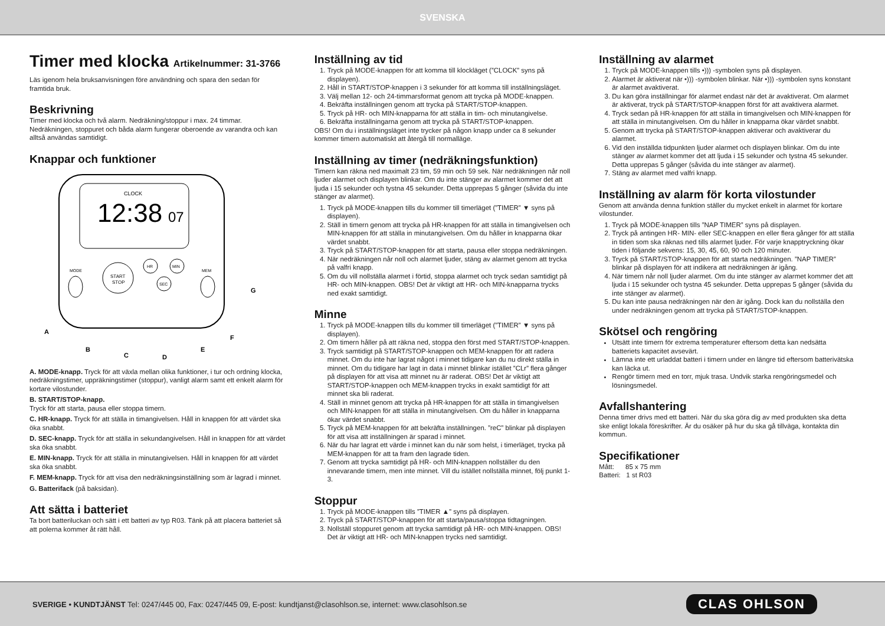SVENSKA
Timer med klocka Artikelnummer: 31-3766
Läs igenom hela bruksanvisningen före användning och spara den sedan för framtida bruk.
Beskrivning
Timer med klocka och två alarm. Nedräkning/stoppur i max. 24 timmar. Nedräkningen, stoppuret och båda alarm fungerar oberoende av varandra och kan alltså användas samtidigt.
Knappar och funktioner
CLOCK
12:38
07
START
STOP
HR
MIN
SEC
MODE
MEM
A
B
C
D
E
F
G
A. MODE-knapp. Tryck för att växla mellan olika funktioner, i tur och ordning klocka, nedräkningstimer, uppräkningstimer (stoppur), vanligt alarm samt ett enkelt alarm för kortare vilostunder.
B. START/STOP-knapp.
Tryck för att starta, pausa eller stoppa timern.
C. HR-knapp. Tryck för att ställa in timangivelsen. Håll in knappen för att värdet ska öka snabbt.
D. SEC-knapp. Tryck för att ställa in sekundangivelsen. Håll in knappen för att värdet ska öka snabbt.
E. MIN-knapp. Tryck för att ställa in minutangivelsen. Håll in knappen för att värdet ska öka snabbt.
F. MEM-knapp. Tryck för att visa den nedräkningsinställning som är lagrad i minnet.
G. Batterifack (på baksidan).
Att sätta i batteriet
Ta bort batteriluckan och sätt i ett batteri av typ R03. Tänk på att placera batteriet så att polerna kommer åt rätt håll.
Inställning av tid
1. Tryck på MODE-knappen för att komma till klockläget (”CLOCK” syns på displayen).
2. Håll in START/STOP-knappen i 3 sekunder för att komma till inställningsläget.
3. Välj mellan 12- och 24-timmarsformat genom att trycka på MODE-knappen.
4. Bekräfta inställningen genom att trycka på START/STOP-knappen.
5. Tryck på HR- och MIN-knapparna för att ställa in tim- och minutangivelse.
6. Bekräfta inställningarna genom att trycka på START/STOP-knappen.
OBS! Om du i inställningsläget inte trycker på någon knapp under ca 8 sekunder kommer timern automatiskt att återgå till normalläge.
Inställning av timer (nedräkningsfunktion)
Timern kan räkna ned maximalt 23 tim, 59 min och 59 sek. När nedräkningen når noll ljuder alarmet och displayen blinkar. Om du inte stänger av alarmet kommer det att ljuda i 15 sekunder och tystna 45 sekunder. Detta upprepas 5 gånger (såvida du inte stänger av alarmet).
1. Tryck på MODE-knappen tills du kommer till timerläget (”TIMER” ▼ syns på displayen).
2. Ställ in timern genom att trycka på HR-knappen för att ställa in timangivelsen och MIN-knappen för att ställa in minutangivelsen. Om du håller in knapparna ökar värdet snabbt.
3. Tryck på START/STOP-knappen för att starta, pausa eller stoppa nedräkningen.
4. När nedräkningen når noll och alarmet ljuder, stäng av alarmet genom att trycka på valfri knapp.
5. Om du vill nollställa alarmet i förtid, stoppa alarmet och tryck sedan samtidigt på HR- och MIN-knappen. OBS! Det är viktigt att HR- och MIN-knapparna trycks ned exakt samtidigt.
Minne
1. Tryck på MODE-knappen tills du kommer till timerläget (”TIMER” ▼ syns på displayen).
2. Om timern håller på att räkna ned, stoppa den först med START/STOP-knappen.
3. Tryck samtidigt på START/STOP-knappen och MEM-knappen för att radera minnet. Om du inte har lagrat något i minnet tidigare kan du nu direkt ställa in minnet. Om du tidigare har lagt in data i minnet blinkar istället ”CLr” flera gånger på displayen för att visa att minnet nu är raderat. OBS! Det är viktigt att START/STOP-knappen och MEM-knappen trycks in exakt samtidigt för att minnet ska bli raderat.
4. Ställ in minnet genom att trycka på HR-knappen för att ställa in timangivelsen och MIN-knappen för att ställa in minutangivelsen. Om du håller in knapparna ökar värdet snabbt.
5. Tryck på MEM-knappen för att bekräfta inställningen. ”reC” blinkar på displayen för att visa att inställningen är sparad i minnet.
6. När du har lagrat ett värde i minnet kan du när som helst, i timerläget, trycka på MEM-knappen för att ta fram den lagrade tiden.
7. Genom att trycka samtidigt på HR- och MIN-knappen nollställer du den innevarande timern, men inte minnet. Vill du istället nollställa minnet, följ punkt 1-3.
Stoppur
1. Tryck på MODE-knappen tills ”TIMER ▲” syns på displayen.
2. Tryck på START/STOP-knappen för att starta/pausa/stoppa tidtagningen.
3. Nollställ stoppuret genom att trycka samtidigt på HR- och MIN-knappen. OBS! Det är viktigt att HR- och MIN-knappen trycks ned samtidigt.
Inställning av alarmet
1. Tryck på MODE-knappen tills •))) -symbolen syns på displayen.
2. Alarmet är aktiverat när •))) -symbolen blinkar. När •))) -symbolen syns konstant är alarmet avaktiverat.
3. Du kan göra inställningar för alarmet endast när det är avaktiverat. Om alarmet är aktiverat, tryck på START/STOP-knappen först för att avaktivera alarmet.
4. Tryck sedan på HR-knappen för att ställa in timangivelsen och MIN-knappen för att ställa in minutangivelsen. Om du håller in knapparna ökar värdet snabbt.
5. Genom att trycka på START/STOP-knappen aktiverar och avaktiverar du alarmet.
6. Vid den inställda tidpunkten ljuder alarmet och displayen blinkar. Om du inte stänger av alarmet kommer det att ljuda i 15 sekunder och tystna 45 sekunder. Detta upprepas 5 gånger (såvida du inte stänger av alarmet).
7. Stäng av alarmet med valfri knapp.
Inställning av alarm för korta vilostunder
Genom att använda denna funktion ställer du mycket enkelt in alarmet för kortare vilostunder.
1. Tryck på MODE-knappen tills ”NAP TIMER” syns på displayen.
2. Tryck på antingen HR- MIN- eller SEC-knappen en eller flera gånger för att ställa in tiden som ska räknas ned tills alarmet ljuder. För varje knapptryckning ökar tiden i följande sekvens: 15, 30, 45, 60, 90 och 120 minuter.
3. Tryck på START/STOP-knappen för att starta nedräkningen. ”NAP TIMER” blinkar på displayen för att indikera att nedräkningen är igång.
4. När timern når noll ljuder alarmet. Om du inte stänger av alarmet kommer det att ljuda i 15 sekunder och tystna 45 sekunder. Detta upprepas 5 gånger (såvida du inte stänger av alarmet).
5. Du kan inte pausa nedräkningen när den är igång. Dock kan du nollställa den under nedräkningen genom att trycka på START/STOP-knappen.
Skötsel och rengöring
Utsätt inte timern för extrema temperaturer eftersom detta kan nedsätta batteriets kapacitet avsevärt.
Lämna inte ett urladdat batteri i timern under en längre tid eftersom batterivätska kan läcka ut.
Rengör timern med en torr, mjuk trasa. Undvik starka rengöringsmedel och lösningsmedel.
Avfallshantering
Denna timer drivs med ett batteri. När du ska göra dig av med produkten ska detta ske enligt lokala föreskrifter. Är du osäker på hur du ska gå tillväga, kontakta din kommun.
Specifikationer
Mått: 85 x 75 mm
Batteri: 1 st R03
SVERIGE • KUNDTJÄNST Tel: 0247/445 00, Fax: 0247/445 09, E-post: kundtjanst@clasohlson.se, internet: www.clasohlson.se CLAS OHLSON